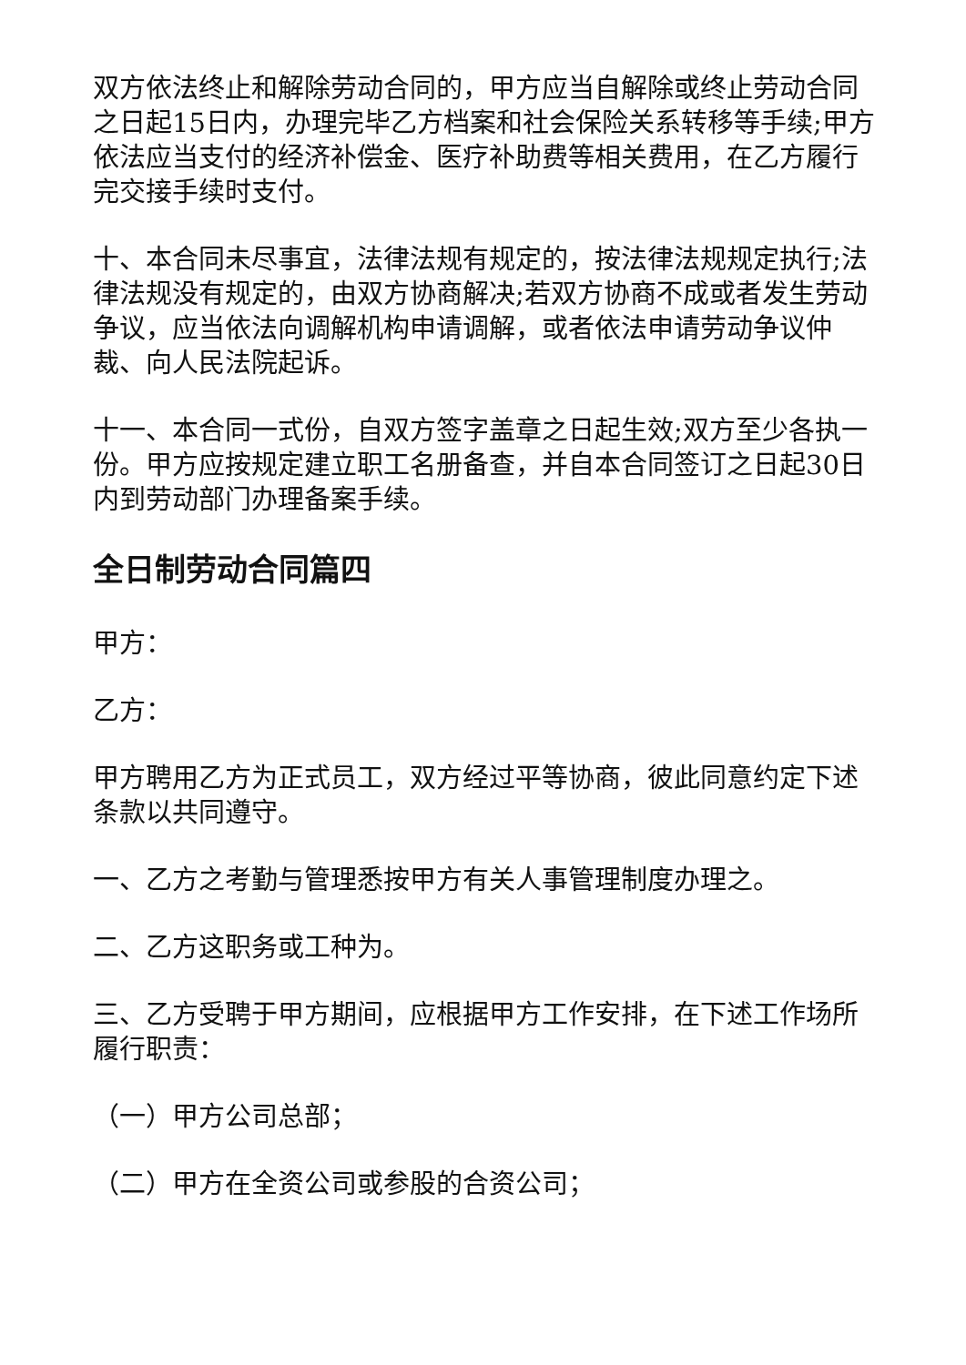双方依法终止和解除劳动合同的，甲方应当自解除或终止劳动合同之日起15日内，办理完毕乙方档案和社会保险关系转移等手续;甲方依法应当支付的经济补偿金、医疗补助费等相关费用，在乙方履行完交接手续时支付。
十、本合同未尽事宜，法律法规有规定的，按法律法规规定执行;法律法规没有规定的，由双方协商解决;若双方协商不成或者发生劳动争议，应当依法向调解机构申请调解，或者依法申请劳动争议仲裁、向人民法院起诉。
十一、本合同一式份，自双方签字盖章之日起生效;双方至少各执一份。甲方应按规定建立职工名册备查，并自本合同签订之日起30日内到劳动部门办理备案手续。
全日制劳动合同篇四
甲方：
乙方：
甲方聘用乙方为正式员工，双方经过平等协商，彼此同意约定下述条款以共同遵守。
一、乙方之考勤与管理悉按甲方有关人事管理制度办理之。
二、乙方这职务或工种为。
三、乙方受聘于甲方期间，应根据甲方工作安排，在下述工作场所履行职责：
（一）甲方公司总部；
（二）甲方在全资公司或参股的合资公司；